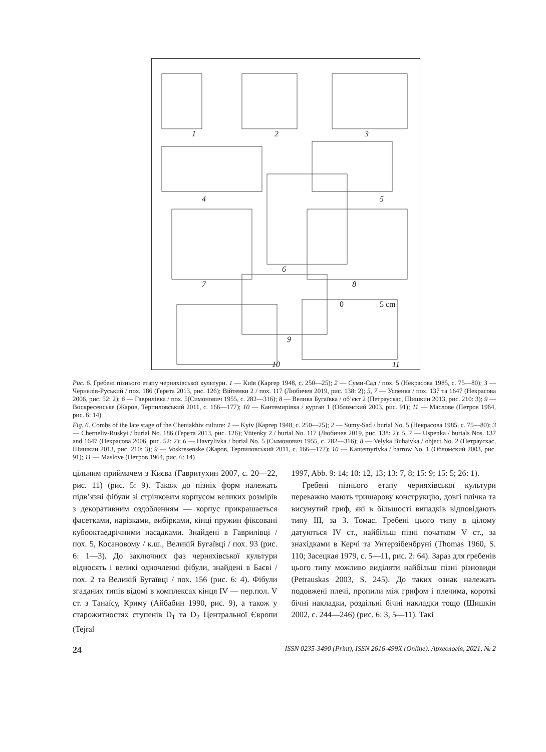1
2
3
4
5
6
7
8
9
10
11
0
5 cm
Рис. 6. Гребені пізнього етапу черняхівської культури. 1 — Київ (Каргер 1948, с. 250—25); 2 — Суми-Сад / пох. 5 (Некрасова 1985, с. 75—80); 3 — Чернелів-Руський / пох. 186 (Герета 2013, рис. 126); Вiйтенки 2 / пох. 117 (Любичев 2019, рис. 138: 2); 5, 7 — Успенка / пох. 137 та 1647 (Некрасова 2006, рис. 52: 2); 6 — Гаврилівка / пох. 5(Симонович 1955, с. 282—316); 8 — Велика Бугаївка / об’єкт 2 (Петраускас, Шишкин 2013, рис. 210: 3); 9 — Воскресенське (Жаров, Терпиловський 2011, с. 166—177); 10 — Кантемирівка / курган 1 (Обломский 2003, рис. 91); 11 — Маслове (Петров 1964, рис. 6: 14)
Fig. 6. Combs of the late stage of the Cheniakhiv culture: 1 — Kyiv (Каргер 1948, с. 250—25); 2 — Sumy-Sad / burial No. 5 (Некрасова 1985, с. 75—80); 3 — Cherneliv-Ruskyi / burial No. 186 (Герета 2013, рис. 126); Viitenky 2 / burial No. 117 (Любичев 2019, рис. 138: 2); 5, 7 — Uspenka / burials Nos. 137 and 1647 (Некрасова 2006, рис. 52: 2); 6 — Havrylivka / burial No. 5 (Сымонович 1955, с. 282—316); 8 — Velyka Buhaivka / object No. 2 (Петраускас, Шишкин 2013, рис. 210: 3); 9 — Voskresenske (Жаров, Терпиловський 2011, с. 166—177); 10 — Kantemyrivka / barrow No. 1 (Обломский 2003, рис. 91); 11 — Maslove (Петров 1964, рис. 6: 14)
цільним приймачем з Києва (Гавритухин 2007, с. 20—22, рис. 11) (рис. 5: 9). Також до пізніх форм належать підв’язні фібули зі стрічковим корпусом великих розмірів з декоративним оздобленням — корпус прикрашається фасетками, нарізками, вибірками, кінці пружин фіксовані кубооктаедрічними насадками. Знайдені в Гаврилівці / пох. 5, Косановому / к.ш., Великій Бугаївці / пох. 93 (рис. 6: 1—3). До заключних фаз черняхівської культури відносять і великі одночленні фібули, знайдені в Баєві / пох. 2 та Великій Бугаївці / пох. 156 (рис. 6: 4). Фібули згаданих типів відомі в комплексах кінця IV — пер.пол. V ст. з Танаїсу, Криму (Айбабин 1990, рис. 9), а також у старожитностях ступенів D<sub>1</sub> та D<sub>2</sub> Центральної Європи (Tejral
1997, Abb. 9: 14; 10: 12, 13; 13: 7, 8; 15: 9; 15: 5; 26: 1).
Гребені пізнього етапу черняхівської культури переважно мають тришарову конструкцію, довгі плічка та висунутий гриф, які в більшості випадків відповідають типу III, за З. Томас. Гребені цього типу в цілому датуються IV ст., найбільш пізні початком V ст., за знахідками в Керчі та Унтерзібенбруні (Thomas 1960, S. 110; Засецкая 1979, с. 5—11, рис. 2: 64). Зараз для гребенів цього типу можливо виділяти найбільш пізні різновиди (Petrauskas 2003, S. 245). До таких ознак належать подовжені плечі, пропили між грифом і плечима, короткі бічні накладки, роздільні бічні накладки тощо (Шишкін 2002, с. 244—246) (рис. 6: 3, 5—11). Такі
24 ISSN 0235-3490 (Print), ISSN 2616-499X (Online). Археологія, 2021, № 2